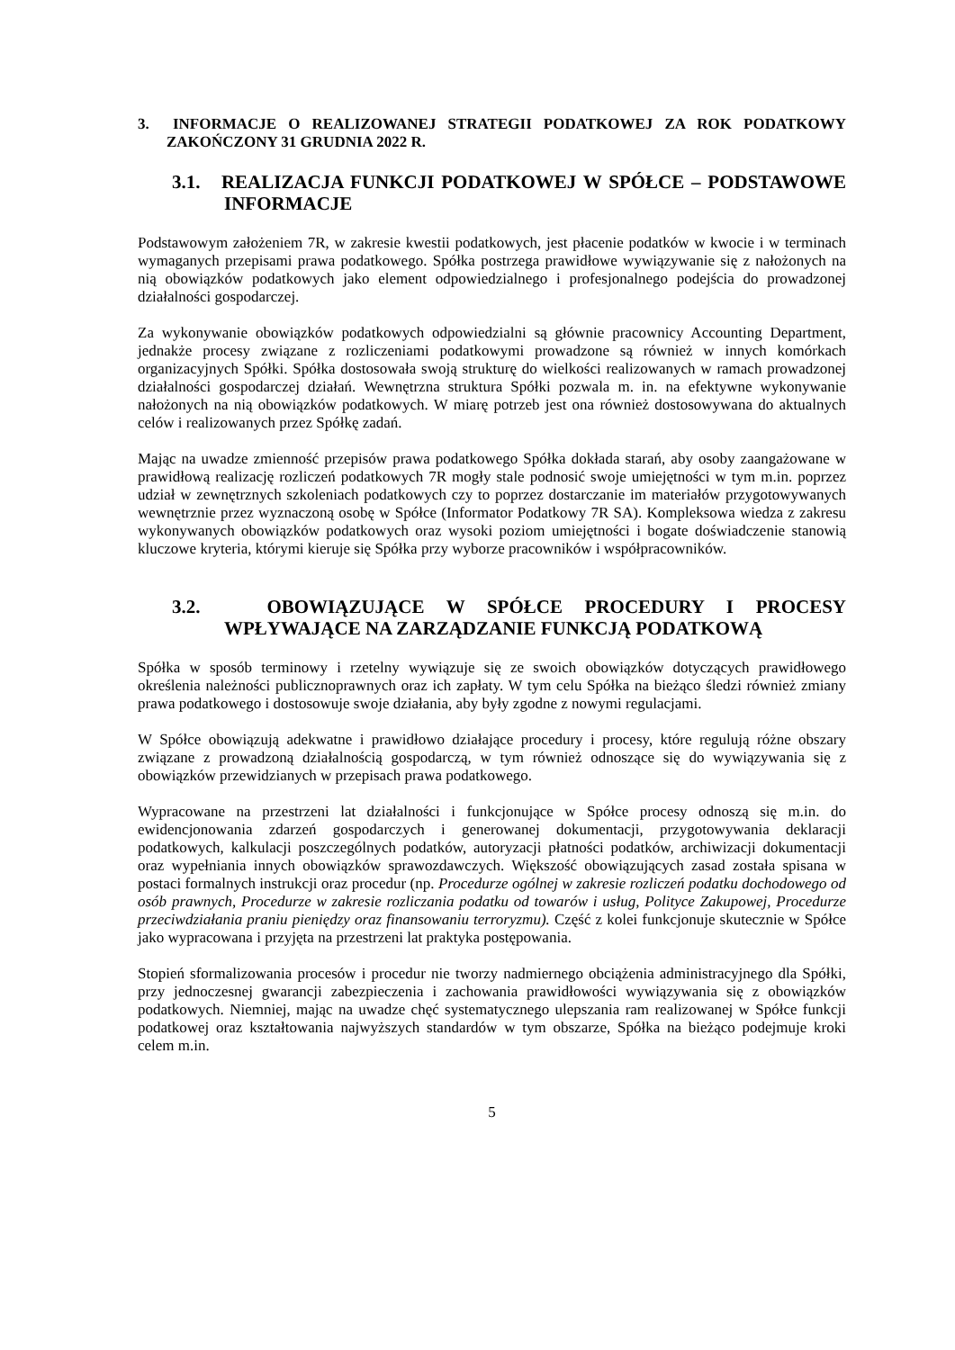3. INFORMACJE O REALIZOWANEJ STRATEGII PODATKOWEJ ZA ROK PODATKOWY ZAKOŃCZONY 31 GRUDNIA 2022 R.
3.1. REALIZACJA FUNKCJI PODATKOWEJ W SPÓŁCE – PODSTAWOWE INFORMACJE
Podstawowym założeniem 7R, w zakresie kwestii podatkowych, jest płacenie podatków w kwocie i w terminach wymaganych przepisami prawa podatkowego. Spółka postrzega prawidłowe wywiązywanie się z nałożonych na nią obowiązków podatkowych jako element odpowiedzialnego i profesjonalnego podejścia do prowadzonej działalności gospodarczej.
Za wykonywanie obowiązków podatkowych odpowiedzialni są głównie pracownicy Accounting Department, jednakże procesy związane z rozliczeniami podatkowymi prowadzone są również w innych komórkach organizacyjnych Spółki. Spółka dostosowała swoją strukturę do wielkości realizowanych w ramach prowadzonej działalności gospodarczej działań. Wewnętrzna struktura Spółki pozwala m. in. na efektywne wykonywanie nałożonych na nią obowiązków podatkowych. W miarę potrzeb jest ona również dostosowywana do aktualnych celów i realizowanych przez Spółkę zadań.
Mając na uwadze zmienność przepisów prawa podatkowego Spółka dokłada starań, aby osoby zaangażowane w prawidłową realizację rozliczeń podatkowych 7R mogły stale podnosić swoje umiejętności w tym m.in. poprzez udział w zewnętrznych szkoleniach podatkowych czy to poprzez dostarczanie im materiałów przygotowywanych wewnętrznie przez wyznaczoną osobę w Spółce (Informator Podatkowy 7R SA). Kompleksowa wiedza z zakresu wykonywanych obowiązków podatkowych oraz wysoki poziom umiejętności i bogate doświadczenie stanowią kluczowe kryteria, którymi kieruje się Spółka przy wyborze pracowników i współpracowników.
3.2. OBOWIĄZUJĄCE W SPÓŁCE PROCEDURY I PROCESY WPŁYWAJĄCE NA ZARZĄDZANIE FUNKCJĄ PODATKOWĄ
Spółka w sposób terminowy i rzetelny wywiązuje się ze swoich obowiązków dotyczących prawidłowego określenia należności publicznoprawnych oraz ich zapłaty. W tym celu Spółka na bieżąco śledzi również zmiany prawa podatkowego i dostosowuje swoje działania, aby były zgodne z nowymi regulacjami.
W Spółce obowiązują adekwatne i prawidłowo działające procedury i procesy, które regulują różne obszary związane z prowadzoną działalnością gospodarczą, w tym również odnoszące się do wywiązywania się z obowiązków przewidzianych w przepisach prawa podatkowego.
Wypracowane na przestrzeni lat działalności i funkcjonujące w Spółce procesy odnoszą się m.in. do ewidencjonowania zdarzeń gospodarczych i generowanej dokumentacji, przygotowywania deklaracji podatkowych, kalkulacji poszczególnych podatków, autoryzacji płatności podatków, archiwizacji dokumentacji oraz wypełniania innych obowiązków sprawozdawczych. Większość obowiązujących zasad została spisana w postaci formalnych instrukcji oraz procedur (np. Procedurze ogólnej w zakresie rozliczeń podatku dochodowego od osób prawnych, Procedurze w zakresie rozliczania podatku od towarów i usług, Polityce Zakupowej, Procedurze przeciwdziałania praniu pieniędzy oraz finansowaniu terroryzmu). Część z kolei funkcjonuje skutecznie w Spółce jako wypracowana i przyjęta na przestrzeni lat praktyka postępowania.
Stopień sformalizowania procesów i procedur nie tworzy nadmiernego obciążenia administracyjnego dla Spółki, przy jednoczesnej gwarancji zabezpieczenia i zachowania prawidłowości wywiązywania się z obowiązków podatkowych. Niemniej, mając na uwadze chęć systematycznego ulepszania ram realizowanej w Spółce funkcji podatkowej oraz kształtowania najwyższych standardów w tym obszarze, Spółka na bieżąco podejmuje kroki celem m.in.
5